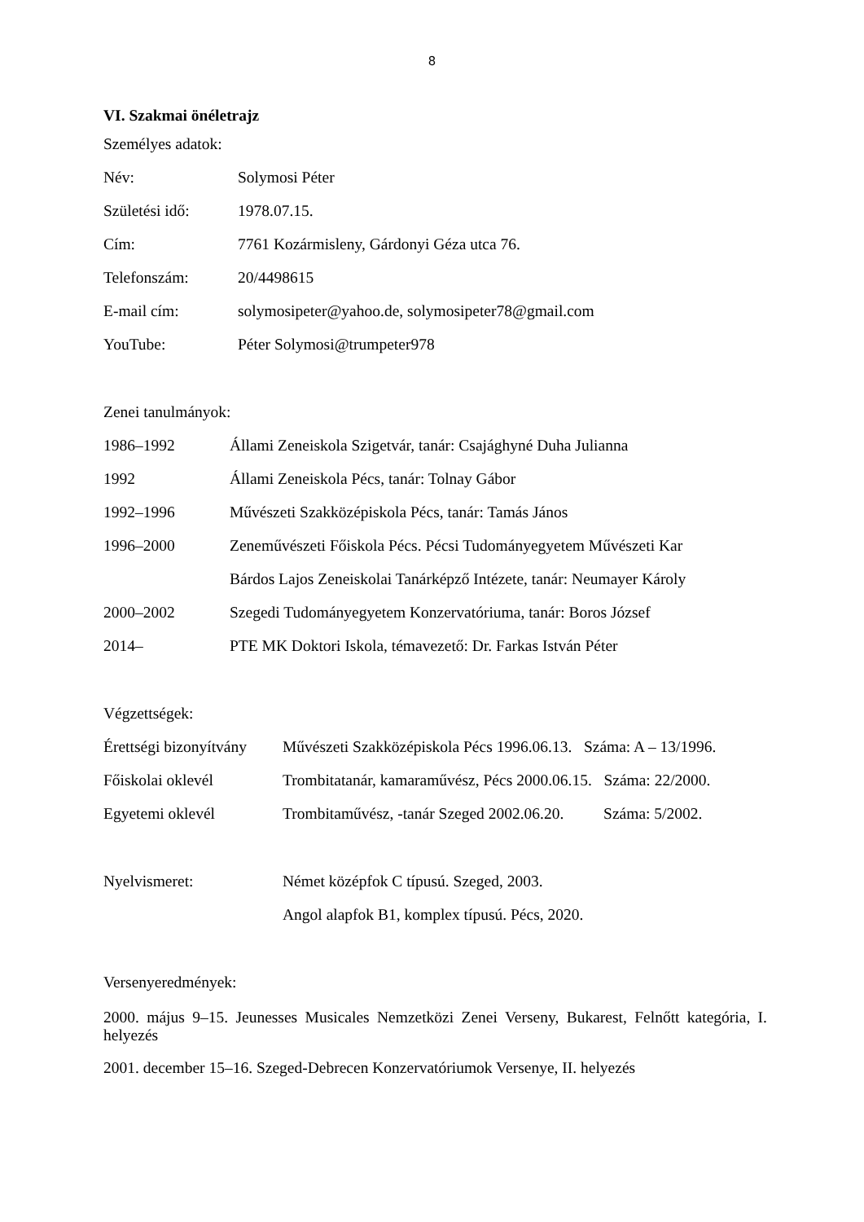8
VI. Szakmai önéletrajz
Személyes adatok:
Név: Solymosi Péter
Születési idő: 1978.07.15.
Cím: 7761 Kozármisleny, Gárdonyi Géza utca 76.
Telefonszám: 20/4498615
E-mail cím: solymosipeter@yahoo.de, solymosipeter78@gmail.com
YouTube: Péter Solymosi@trumpeter978
Zenei tanulmányok:
1986–1992 Állami Zeneiskola Szigetvár, tanár: Csajághyné Duha Julianna
1992 Állami Zeneiskola Pécs, tanár: Tolnay Gábor
1992–1996 Művészeti Szakközépiskola Pécs, tanár: Tamás János
1996–2000 Zeneművészeti Főiskola Pécs. Pécsi Tudományegyetem Művészeti Kar
Bárdos Lajos Zeneiskolai Tanárképző Intézete, tanár: Neumayer Károly
2000–2002 Szegedi Tudományegyetem Konzervatóriuma, tanár: Boros József
2014– PTE MK Doktori Iskola, témavezető: Dr. Farkas István Péter
Végzettségek:
Érettségi bizonyítvány Művészeti Szakközépiskola Pécs 1996.06.13. Száma: A – 13/1996.
Főiskolai oklevél Trombitatanár, kamaraművész, Pécs 2000.06.15. Száma: 22/2000.
Egyetemi oklevél Trombitaművész, -tanár Szeged 2002.06.20. Száma: 5/2002.
Nyelvismeret: Német középfok C típusú. Szeged, 2003.
Angol alapfok B1, komplex típusú. Pécs, 2020.
Versenyeredmények:
2000. május 9–15. Jeunesses Musicales Nemzetközi Zenei Verseny, Bukarest, Felnőtt kategória, I. helyezés
2001. december 15–16. Szeged-Debrecen Konzervatóriumok Versenye, II. helyezés